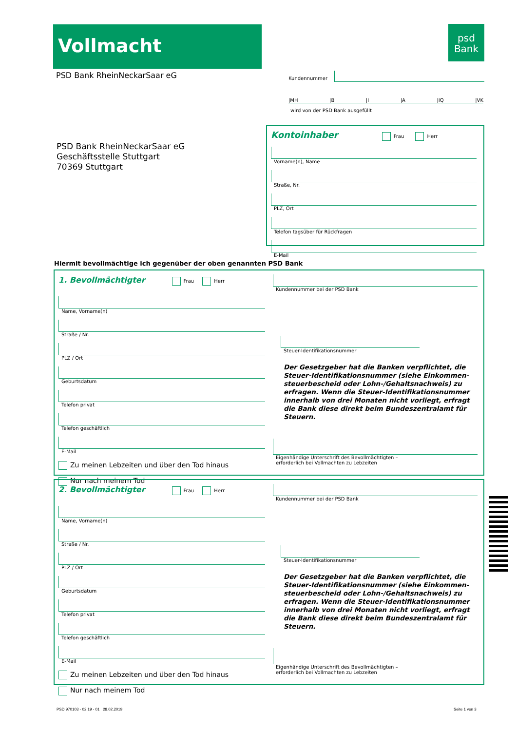Vollmacht
psd
Bank
PSD Bank RheinNeckarSaar eG Kundennummer
|MH |B |I |A |IQ |VK
wird von der PSD Bank ausgefüllt
PSD Bank RheinNeckarSaar eG
Geschäftsstelle Stuttgart
70369 Stuttgart
Kontoinhaber Frau Herr
Vorname(n), Name
Straße, Nr.
PLZ, Ort
Telefon tagsüber für Rückfragen
E-Mail
Hiermit bevollmächtige ich gegenüber der oben genannten PSD Bank
1. Bevollmächtigter Frau Herr
Name, Vorname(n)
Straße / Nr.
PLZ / Ort
Geburtsdatum
Telefon privat
Telefon geschäftlich
E-Mail
Zu meinen Lebzeiten und über den Tod hinaus
Nur nach meinem Tod
Kundennummer bei der PSD Bank
Steuer-Identifikationsnummer
Der Gesetzgeber hat die Banken verpflichtet, die Steuer-Identifikationsnummer (siehe Einkommen-steuerbescheid oder Lohn-/Gehaltsnachweis) zu erfragen. Wenn die Steuer-Identifikationsnummer innerhalb von drei Monaten nicht vorliegt, erfragt die Bank diese direkt beim Bundeszentralamt für Steuern.
Eigenhändige Unterschrift des Bevollmächtigten –
erforderlich bei Vollmachten zu Lebzeiten
2. Bevollmächtigter Frau Herr
Name, Vorname(n)
Straße / Nr.
PLZ / Ort
Geburtsdatum
Telefon privat
Telefon geschäftlich
E-Mail
Zu meinen Lebzeiten und über den Tod hinaus
Nur nach meinem Tod
Kundennummer bei der PSD Bank
Steuer-Identifikationsnummer
Der Gesetzgeber hat die Banken verpflichtet, die Steuer-Identifikationsnummer (siehe Einkommen-steuerbescheid oder Lohn-/Gehaltsnachweis) zu erfragen. Wenn die Steuer-Identifikationsnummer innerhalb von drei Monaten nicht vorliegt, erfragt die Bank diese direkt beim Bundeszentralamt für Steuern.
Eigenhändige Unterschrift des Bevollmächtigten –
erforderlich bei Vollmachten zu Lebzeiten
PSD 970103 - 02.19 - 01 28.02.2019
Seite 1 von 3